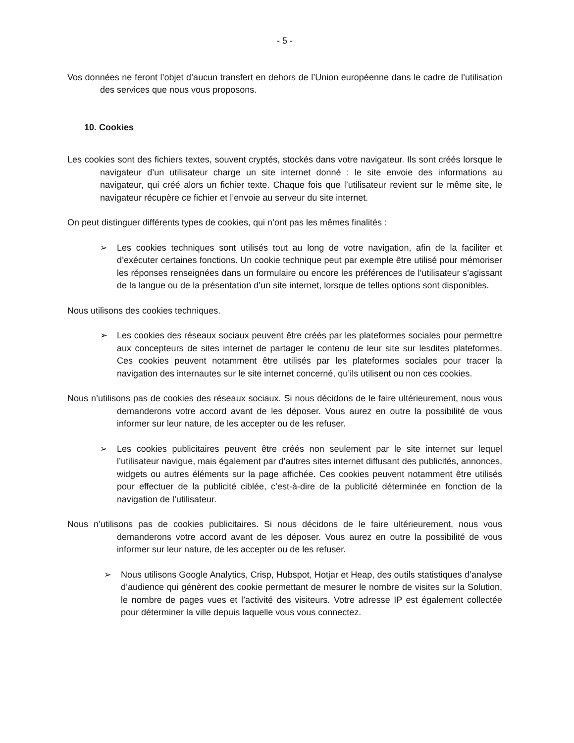- 5 -
Vos données ne feront l’objet d’aucun transfert en dehors de l’Union européenne dans le cadre de l’utilisation des services que nous vous proposons.
10. Cookies
Les cookies sont des fichiers textes, souvent cryptés, stockés dans votre navigateur. Ils sont créés lorsque le navigateur d’un utilisateur charge un site internet donné : le site envoie des informations au navigateur, qui créé alors un fichier texte. Chaque fois que l’utilisateur revient sur le même site, le navigateur récupère ce fichier et l’envoie au serveur du site internet.
On peut distinguer différents types de cookies, qui n’ont pas les mêmes finalités :
➢ Les cookies techniques sont utilisés tout au long de votre navigation, afin de la faciliter et d’exécuter certaines fonctions. Un cookie technique peut par exemple être utilisé pour mémoriser les réponses renseignées dans un formulaire ou encore les préférences de l’utilisateur s’agissant de la langue ou de la présentation d’un site internet, lorsque de telles options sont disponibles.
Nous utilisons des cookies techniques.
➢ Les cookies des réseaux sociaux peuvent être créés par les plateformes sociales pour permettre aux concepteurs de sites internet de partager le contenu de leur site sur lesdites plateformes. Ces cookies peuvent notamment être utilisés par les plateformes sociales pour tracer la navigation des internautes sur le site internet concerné, qu’ils utilisent ou non ces cookies.
Nous n’utilisons pas de cookies des réseaux sociaux. Si nous décidons de le faire ultérieurement, nous vous demanderons votre accord avant de les déposer. Vous aurez en outre la possibilité de vous informer sur leur nature, de les accepter ou de les refuser.
➢ Les cookies publicitaires peuvent être créés non seulement par le site internet sur lequel l’utilisateur navigue, mais également par d’autres sites internet diffusant des publicités, annonces, widgets ou autres éléments sur la page affichée. Ces cookies peuvent notamment être utilisés pour effectuer de la publicité ciblée, c’est-à-dire de la publicité déterminée en fonction de la navigation de l’utilisateur.
Nous n’utilisons pas de cookies publicitaires. Si nous décidons de le faire ultérieurement, nous vous demanderons votre accord avant de les déposer. Vous aurez en outre la possibilité de vous informer sur leur nature, de les accepter ou de les refuser.
➢ Nous utilisons Google Analytics, Crisp, Hubspot, Hotjar et Heap, des outils statistiques d’analyse d’audience qui génèrent des cookie permettant de mesurer le nombre de visites sur la Solution, le nombre de pages vues et l’activité des visiteurs. Votre adresse IP est également collectée pour déterminer la ville depuis laquelle vous vous connectez.